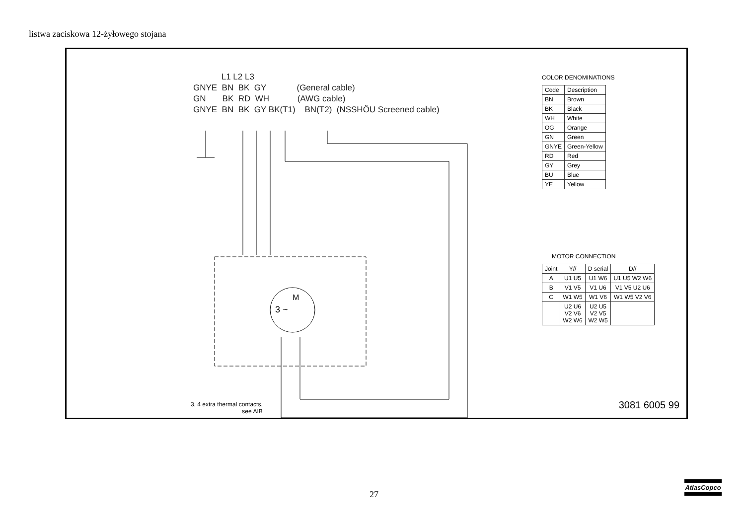listwa zaciskowa 12-żyłowego stojana
M
3 ~
            L1 L2 L3
GNYE  BN  BK  GY             (General cable)
GN       BK  RD  WH            (AWG cable)
GNYE  BN  BK  GY BK(T1)    BN(T2)  (NSSHÖU Screened cable)
3, 4 extra thermal contacts,
see AIB
COLOR DENOMINATIONS
| Code | Description |
| --- | --- |
| BN | Brown |
| BK | Black |
| WH | White |
| OG | Orange |
| GN | Green |
| GNYE | Green-Yellow |
| RD | Red |
| GY | Grey |
| BU | Blue |
| YE | Yellow |
MOTOR CONNECTION
| Joint | Y// | D serial | D// |
| --- | --- | --- | --- |
| A | U1 U5 | U1 W6 | U1 U5 W2 W6 |
| B | V1 V5 | V1 U6 | V1 V5 U2 U6 |
| C | W1 W5 | W1 V6 | W1 W5 V2 V6 |
| | U2 U6 V2 V6 W2 W6 | U2 U5 V2 V5 W2 W5 | |
3081 6005 99
27
AtlasCopco